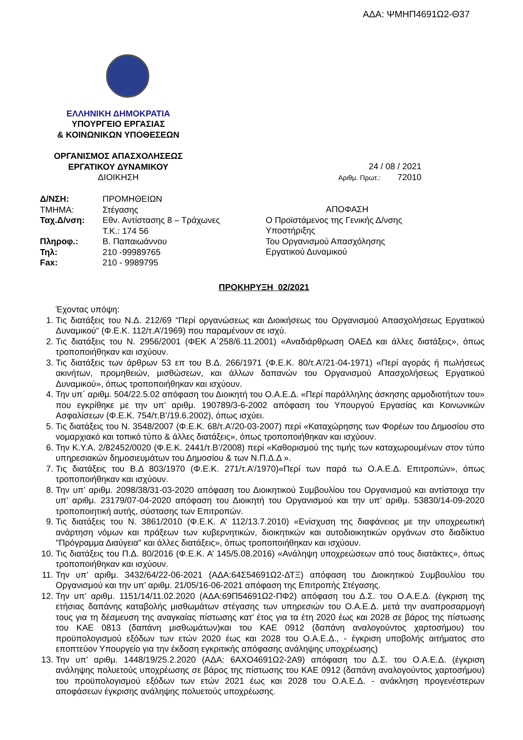ΑΔΑ: ΨΜΗΠ4691Ω2-Θ37
ΕΛΛΗΝΙΚΗ ΔΗΜΟΚΡΑΤΙΑ
ΥΠΟΥΡΓΕΙΟ ΕΡΓΑΣΙΑΣ
& ΚΟΙΝΩΝΙΚΩΝ ΥΠΟΘΕΣΕΩΝ
ΟΡΓΑΝΙΣΜΟΣ ΑΠΑΣΧΟΛΗΣΕΩΣ
ΕΡΓΑΤΙΚΟΥ ΔΥΝΑΜΙΚΟΥ
ΔΙΟΙΚΗΣΗ
24 / 08 / 2021
Αριθμ. Πρωτ.: 72010
| Δ/ΝΣΗ: | ΠΡΟΜΗΘΕΙΩΝ |
| ΤΜΗΜΑ: | Στέγασης |
| Ταχ.Δ/νση: | Εθν. Αντίστασης 8 – Τράχωνες |
| | Τ.Κ.: 174 56 |
| Πληροφ.: | Β. Παπαιωάννου |
| Τηλ: | 210 -99989765 |
| Fax: | 210 - 9989795 |
ΑΠΟΦΑΣΗ
Ο Προϊστάμενος της Γενικής Δ/νσης
Υποστήριξης
Του Οργανισμού Απασχόλησης
Εργατικού Δυναμικού
ΠΡΟΚΗΡΥΞΗ 02/2021
Έχοντας υπόψη:
1. Τις διατάξεις του Ν.Δ. 212/69 “Περί οργανώσεως και Διοικήσεως του Οργανισμού Απασχολήσεως Εργατικού Δυναμικού“ (Φ.Ε.Κ. 112/τ.Α’/1969) που παραμένουν σε ισχύ.
2. Τις διατάξεις του Ν. 2956/2001 (ΦΕΚ Α΄258/6.11.2001) «Αναδιάρθρωση ΟΑΕΔ και άλλες διατάξεις», όπως τροποποιήθηκαν και ισχύουν.
3. Τις διατάξεις των άρθρων 53 επ του Β.Δ. 266/1971 (Φ.Ε.Κ. 80/τ.Α’/21-04-1971) «Περί αγοράς ή πωλήσεως ακινήτων, προμηθειών, μισθώσεων, και άλλων δαπανών του Οργανισμού Απασχολήσεως Εργατικού Δυναμικού», όπως τροποποιήθηκαν και ισχύουν.
4. Την υπ΄ αριθμ. 504/22.5.02 απόφαση του Διοικητή του Ο.Α.Ε.Δ. «Περί παράλληλης άσκησης αρμοδιοτήτων του» που εγκρίθηκε με την υπ’ αριθμ. 190789/3-6-2002 απόφαση του Υπουργού Εργασίας και Κοινωνικών Ασφαλίσεων (Φ.Ε.Κ. 754/τ.Β’/19.6.2002), όπως ισχύει.
5. Τις διατάξεις του Ν. 3548/2007 (Φ.Ε.Κ. 68/τ.Α’/20-03-2007) περί «Καταχώρησης των Φορέων του Δημοσίου στο νομαρχιακό και τοπικό τύπο & άλλες διατάξεις», όπως τροποποιήθηκαν και ισχύουν.
6. Την Κ.Υ.Α. 2/82452/0020 (Φ.Ε.Κ. 2441/τ.Β’/2008) περί «Καθορισμού της τιμής των καταχωρουμένων στον τύπο υπηρεσιακών δημοσιευμάτων του Δημοσίου & των Ν.Π.Δ.Δ ».
7. Τις διατάξεις του Β.Δ 803/1970 (Φ.Ε.Κ. 271/τ.Α’/1970)«Περί των παρά τω Ο.Α.Ε.Δ. Επιτροπών», όπως τροποποιήθηκαν και ισχύουν.
8. Την υπ’ αριθμ. 2098/38/31-03-2020 απόφαση του Διοικητικού Συμβουλίου του Οργανισμού και αντίστοιχα την υπ’ αριθμ. 23179/07-04-2020 απόφαση του Διοικητή του Οργανισμού και την υπ’ αριθμ. 53830/14-09-2020 τροποποιητική αυτής, σύστασης των Επιτροπών.
9. Τις διατάξεις του Ν. 3861/2010 (Φ.Ε.Κ. Α’ 112/13.7.2010) «Ενίσχυση της διαφάνειας με την υποχρεωτική ανάρτηση νόμων και πράξεων των κυβερνητικών, διοικητικών και αυτοδιοικητικών οργάνων στο διαδίκτυο "Πρόγραμμα Διαύγεια" και άλλες διατάξεις», όπως τροποποιήθηκαν και ισχύουν.
10. Τις διατάξεις του Π.Δ. 80/2016 (Φ.Ε.Κ. Α’ 145/5.08.2016) «Ανάληψη υποχρεώσεων από τους διατάκτες», όπως τροποποιήθηκαν και ισχύουν.
11. Την υπ’ αριθμ. 3432/64/22-06-2021 (ΑΔΑ:64Σ54691Ω2-ΔΤΞ) απόφαση του Διοικητικού Συμβουλίου του Οργανισμού και την υπ’ αριθμ. 21/05/16-06-2021 απόφαση της Επιτροπής Στέγασης.
12. Την υπ’ αριθμ. 1151/14/11.02.2020 (ΑΔΑ:69Π54691Ω2-ΠΦ2) απόφαση του Δ.Σ. του Ο.Α.Ε.Δ. (έγκριση της ετήσιας δαπάνης καταβολής μισθωμάτων στέγασης των υπηρεσιών του Ο.Α.Ε.Δ. μετά την αναπροσαρμογή τους για τη δέσμευση της αναγκαίας πίστωσης κατ’ έτος για τα έτη 2020 έως και 2028 σε βάρος της πίστωσης του ΚΑΕ 0813 (δαπάνη μισθωμάτων)και του ΚΑΕ 0912 (δαπάνη αναλογούντος χαρτοσήμου) του προϋπολογισμού εξόδων των ετών 2020 έως και 2028 του Ο.Α.Ε.Δ., - έγκριση υποβολής αιτήματος στο εποπτεύον Υπουργείο για την έκδοση εγκριτικής απόφασης ανάληψης υποχρέωσης)
13. Την υπ’ αριθμ. 1448/19/25.2.2020 (ΑΔΑ: 6ΑΧΟ4691Ω2-2Α9) απόφαση του Δ.Σ. του Ο.Α.Ε.Δ. (έγκριση ανάληψης πολυετούς υποχρέωσης σε βάρος της πίστωσης του ΚΑΕ 0912 (δαπάνη αναλογούντος χαρτοσήμου) του προϋπολογισμού εξόδων των ετών 2021 έως και 2028 του Ο.Α.Ε.Δ. - ανάκληση προγενέστερων αποφάσεων έγκρισης ανάληψης πολυετούς υποχρέωσης.